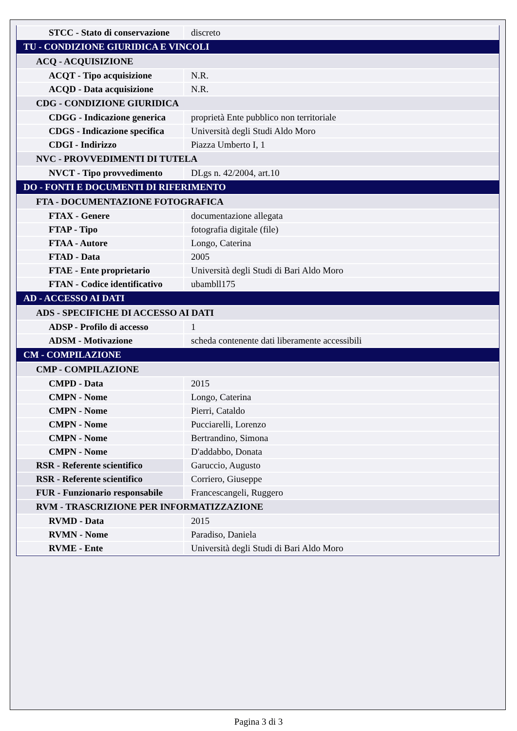| STCC - Stato di conservazione | discreto |
| TU - CONDIZIONE GIURIDICA E VINCOLI | |
| ACQ - ACQUISIZIONE | |
| ACQT - Tipo acquisizione | N.R. |
| ACQD - Data acquisizione | N.R. |
| CDG - CONDIZIONE GIURIDICA | |
| CDGG - Indicazione generica | proprietà Ente pubblico non territoriale |
| CDGS - Indicazione specifica | Università degli Studi Aldo Moro |
| CDGI - Indirizzo | Piazza Umberto I, 1 |
| NVC - PROVVEDIMENTI DI TUTELA | |
| NVCT - Tipo provvedimento | DLgs n. 42/2004, art.10 |
| DO - FONTI E DOCUMENTI DI RIFERIMENTO | |
| FTA - DOCUMENTAZIONE FOTOGRAFICA | |
| FTAX - Genere | documentazione allegata |
| FTAP - Tipo | fotografia digitale (file) |
| FTAA - Autore | Longo, Caterina |
| FTAD - Data | 2005 |
| FTAE - Ente proprietario | Università degli Studi di Bari Aldo Moro |
| FTAN - Codice identificativo | ubambll175 |
| AD - ACCESSO AI DATI | |
| ADS - SPECIFICHE DI ACCESSO AI DATI | |
| ADSP - Profilo di accesso | 1 |
| ADSM - Motivazione | scheda contenente dati liberamente accessibili |
| CM - COMPILAZIONE | |
| CMP - COMPILAZIONE | |
| CMPD - Data | 2015 |
| CMPN - Nome | Longo, Caterina |
| CMPN - Nome | Pierri, Cataldo |
| CMPN - Nome | Pucciarelli, Lorenzo |
| CMPN - Nome | Bertrandino, Simona |
| CMPN - Nome | D'addabbo, Donata |
| RSR - Referente scientifico | Garuccio, Augusto |
| RSR - Referente scientifico | Corriero, Giuseppe |
| FUR - Funzionario responsabile | Francescangeli, Ruggero |
| RVM - TRASCRIZIONE PER INFORMATIZZAZIONE | |
| RVMD - Data | 2015 |
| RVMN - Nome | Paradiso, Daniela |
| RVME - Ente | Università degli Studi di Bari Aldo Moro |
Pagina 3 di 3